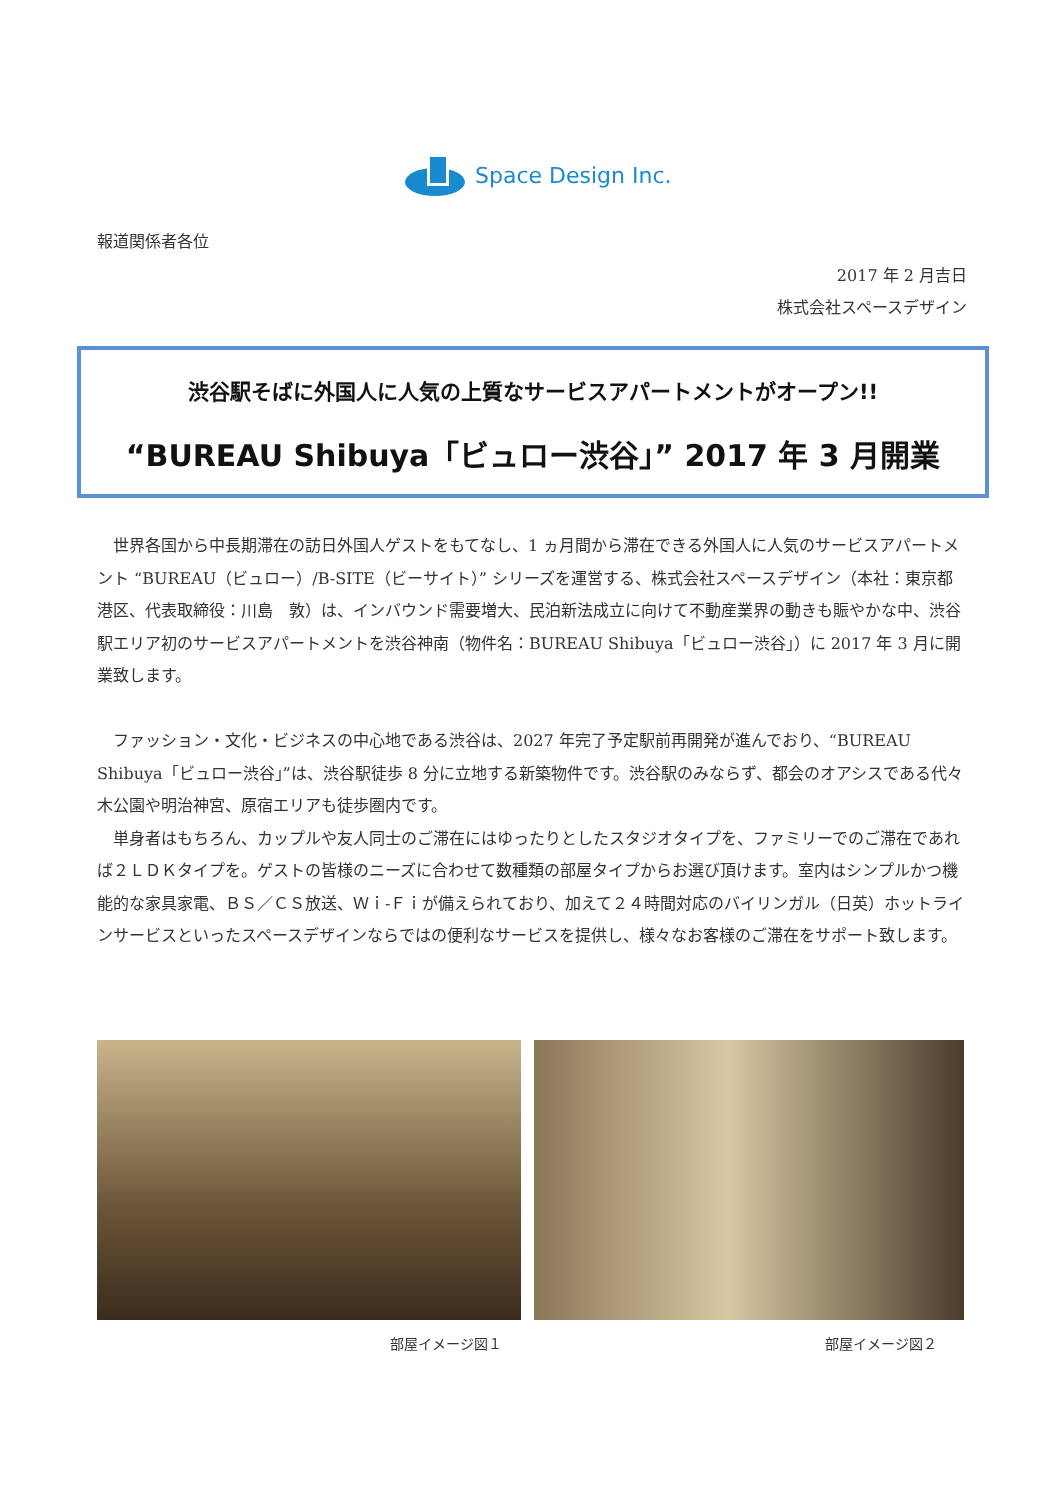Space Design Inc.
報道関係者各位
2017 年 2 月吉日
株式会社スペースデザイン
渋谷駅そばに外国人に人気の上質なサービスアパートメントがオープン!!
“BUREAU Shibuya「ビュロー渋谷」” 2017 年 3 月開業
世界各国から中長期滞在の訪日外国人ゲストをもてなし、1 ヵ月間から滞在できる外国人に人気のサービスアパートメント “BUREAU（ビュロー）/B-SITE（ビーサイト）” シリーズを運営する、株式会社スペースデザイン（本社：東京都港区、代表取締役：川島　敦）は、インバウンド需要増大、民泊新法成立に向けて不動産業界の動きも賑やかな中、渋谷駅エリア初のサービスアパートメントを渋谷神南（物件名：BUREAU Shibuya「ビュロー渋谷」）に 2017 年 3 月に開業致します。
ファッション・文化・ビジネスの中心地である渋谷は、2027 年完了予定駅前再開発が進んでおり、“BUREAU Shibuya「ビュロー渋谷」”は、渋谷駅徒歩 8 分に立地する新築物件です。渋谷駅のみならず、都会のオアシスである代々木公園や明治神宮、原宿エリアも徒歩圏内です。
単身者はもちろん、カップルや友人同士のご滞在にはゆったりとしたスタジオタイプを、ファミリーでのご滞在であれば２ＬＤＫタイプを。ゲストの皆様のニーズに合わせて数種類の部屋タイプからお選び頂けます。室内はシンプルかつ機能的な家具家電、ＢＳ／ＣＳ放送、Ｗｉ-Ｆｉが備えられており、加えて２４時間対応のバイリンガル（日英）ホットラインサービスといったスペースデザインならではの便利なサービスを提供し、様々なお客様のご滞在をサポート致します。
部屋イメージ図１ 部屋イメージ図２